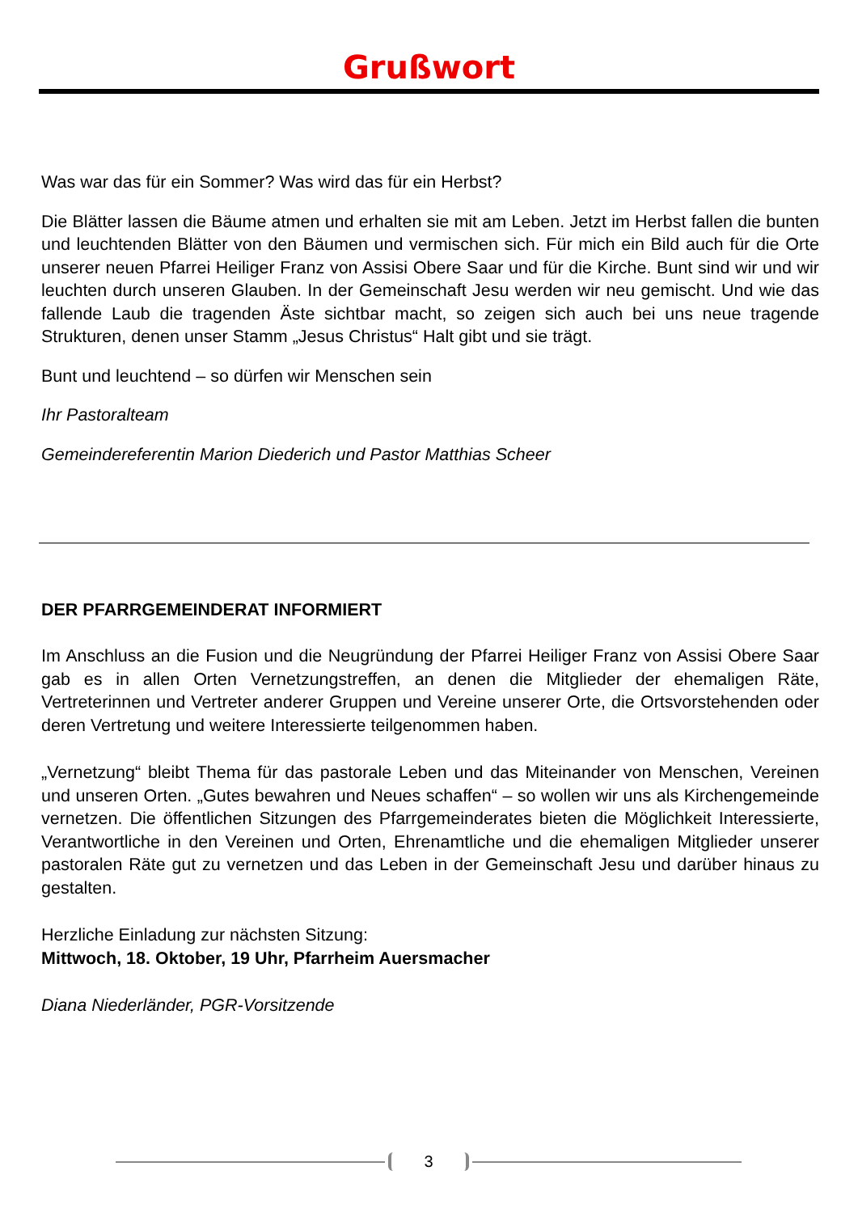Grußwort
Was war das für ein Sommer? Was wird das für ein Herbst?
Die Blätter lassen die Bäume atmen und erhalten sie mit am Leben. Jetzt im Herbst fallen die bunten und leuchtenden Blätter von den Bäumen und vermischen sich. Für mich ein Bild auch für die Orte unserer neuen Pfarrei Heiliger Franz von Assisi Obere Saar und für die Kirche. Bunt sind wir und wir leuchten durch unseren Glauben. In der Gemeinschaft Jesu werden wir neu gemischt. Und wie das fallende Laub die tragenden Äste sichtbar macht, so zeigen sich auch bei uns neue tragende Strukturen, denen un­ser Stamm „Jesus Christus“ Halt gibt und sie trägt.
Bunt und leuchtend – so dürfen wir Menschen sein
Ihr Pastoralteam
Gemeindereferentin Marion Diederich und Pastor Matthias Scheer
DER PFARRGEMEINDERAT INFORMIERT
Im Anschluss an die Fusion und die Neugründung der Pfarrei Heiliger Franz von Assisi Obere Saar gab es in allen Orten Vernetzungstreffen, an denen die Mitglieder der ehe­maligen Räte, Vertreterinnen und Vertreter anderer Gruppen und Vereine unserer Orte, die Ortsvorstehenden oder deren Vertretung und weitere Interessierte teilgenommen haben.
„Vernetzung“ bleibt Thema für das pastorale Leben und das Miteinander von Menschen, Vereinen und unseren Orten. „Gutes bewahren und Neues schaffen“ – so wollen wir uns als Kirchengemeinde vernetzen. Die öffentlichen Sitzungen des Pfarrgemeinderates bieten die Möglichkeit Interessierte, Verantwortliche in den Vereinen und Orten, Ehren­amtliche und die ehemaligen Mitglieder unserer pastoralen Räte gut zu vernetzen und das Leben in der Gemeinschaft Jesu und darüber hinaus zu gestalten.
Herzliche Einladung zur nächsten Sitzung:
Mittwoch, 18. Oktober, 19 Uhr, Pfarrheim Auersmacher
Diana Niederländer, PGR-Vorsitzende
3